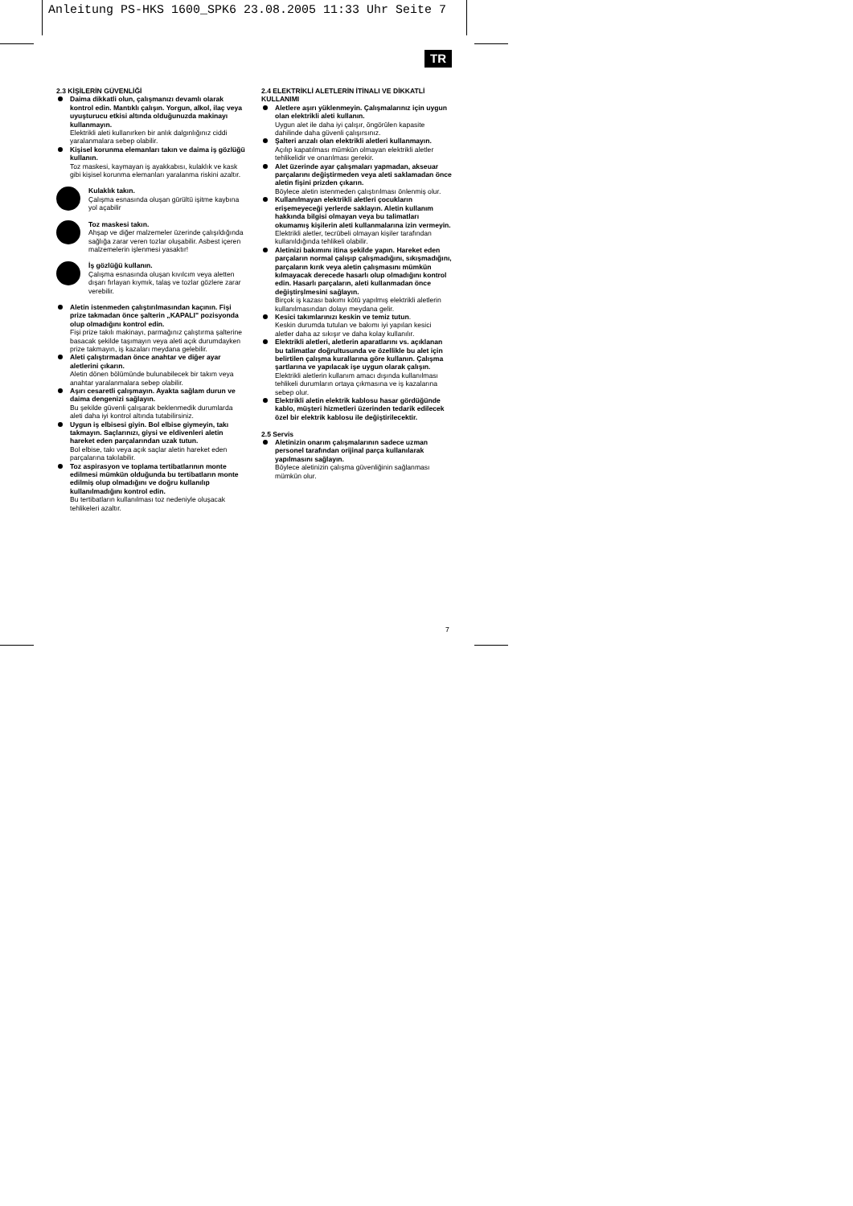Anleitung PS-HKS 1600_SPK6 23.08.2005 11:33 Uhr Seite 7
TR
2.3 KİŞİLERİN GÜVENLİĞİ
Daima dikkatli olun, çalışmanızı devamlı olarak kontrol edin. Mantıklı çalışın. Yorgun, alkol, ilaç veya uyuşturucu etkisi altında olduğunuzda makinayı kullanmayın.
Elektrikli aleti kullanırken bir anlık dalgınlığınız ciddi yaralanmalara sebep olabilir.
Kişisel korunma elemanları takın ve daima iş gözlüğü kullanın.
Toz maskesi, kaymayan iş ayakkabısı, kulaklık ve kask gibi kişisel korunma elemanları yaralanma riskini azaltır.
Kulaklık takın.
Çalışma esnasında oluşan gürültü işitme kaybına yol açabilir
Toz maskesi takın.
Ahşap ve diğer malzemeler üzerinde çalışıldığında sağlığa zarar veren tozlar oluşabilir. Asbest içeren malzemelerin işlenmesi yasaktır!
İş gözlüğü kullanın.
Çalışma esnasında oluşan kıvılcım veya aletten dışarı fırlayan kıymık, talaş ve tozlar gözlere zarar verebilir.
Aletin istenmeden çalıştırılmasından kaçının. Fişi prize takmadan önce şalterin „KAPALI" pozisyonda olup olmadığını kontrol edin.
Fişi prize takılı makinayı, parmağınız çalıştırma şalterine basacak şekilde taşımayın veya aleti açık durumdayken prize takmayın, iş kazaları meydana gelebilir.
Aleti çalıştırmadan önce anahtar ve diğer ayar aletlerini çıkarın.
Aletin dönen bölümünde bulunabilecek bir takım veya anahtar yaralanmalara sebep olabilir.
Aşırı cesaretli çalışmayın. Ayakta sağlam durun ve daima dengenizi sağlayın.
Bu şekilde güvenli çalışarak beklenmedik durumlarda aleti daha iyi kontrol altında tutabilirsiniz.
Uygun iş elbisesi giyin. Bol elbise giymeyin, takı takmayın. Saçlarınızı, giysi ve eldivenleri aletin hareket eden parçalarından uzak tutun.
Bol elbise, takı veya açık saçlar aletin hareket eden parçalarına takılabilir.
Toz aspirasyon ve toplama tertibatlarının monte edilmesi mümkün olduğunda bu tertibatların monte edilmiş olup olmadığını ve doğru kullanılıp kullanılmadığını kontrol edin.
Bu tertibatların kullanılması toz nedeniyle oluşacak tehlikeleri azaltır.
2.4 ELEKTRİKLİ ALETLERİN İTİNALI VE DİKKATLİ KULLANIMI
Aletlere aşırı yüklenmeyin. Çalışmalarınız için uygun olan elektrikli aleti kullanın.
Uygun alet ile daha iyi çalışır, öngörülen kapasite dahilinde daha güvenli çalışırsınız.
Şalteri arızalı olan elektrikli aletleri kullanmayın.
Açılıp kapatılması mümkün olmayan elektrikli aletler tehlikelidir ve onarılması gerekir.
Alet üzerinde ayar çalışmaları yapmadan, akseuar parçalarını değiştirmeden veya aleti saklamadan önce aletin fişini prizden çıkarın.
Böylece aletin istenmeden çalıştırılması önlenmiş olur.
Kullanılmayan elektrikli aletleri çocukların erişemeyeceği yerlerde saklayın. Aletin kullanım hakkında bilgisi olmayan veya bu talimatları okumamış kişilerin aleti kullanmalarına izin vermeyin.
Elektrikli aletler, tecrübeli olmayan kişiler tarafından kullanıldığında tehlikeli olabilir.
Aletinizi bakımını itina şekilde yapın. Hareket eden parçaların normal çalışıp çalışmadığını, sıkışmadığını, parçaların kırık veya aletin çalışmasını mümkün kılmayacak derecede hasarlı olup olmadığını kontrol edin. Hasarlı parçaların, aleti kullanmadan önce değiştirşlmesini sağlayın.
Birçok iş kazası bakımı kötü yapılmış elektrikli aletlerin kullanılmasından dolayı meydana gelir.
Kesici takımlarınızı keskin ve temiz tutun.
Keskin durumda tutulan ve bakımı iyi yapılan kesici aletler daha az sıkışır ve daha kolay kullanılır.
Elektrikli aletleri, aletlerin aparatlarını vs. açıklanan bu talimatlar doğrultusunda ve özellikle bu alet için belirtilen çalışma kurallarına göre kullanın. Çalışma şartlarına ve yapılacak işe uygun olarak çalışın.
Elektrikli aletlerin kullanım amacı dışında kullanılması tehlikeli durumların ortaya çıkmasına ve iş kazalarına sebep olur.
Elektrikli aletin elektrik kablosu hasar gördüğünde kablo, müşteri hizmetleri üzerinden tedarik edilecek özel bir elektrik kablosu ile değiştirilecektir.
2.5 Servis
Aletinizin onarım çalışmalarının sadece uzman personel tarafından orijinal parça kullanılarak yapılmasını sağlayın.
Böylece aletinizin çalışma güvenliğinin sağlanması mümkün olur.
7